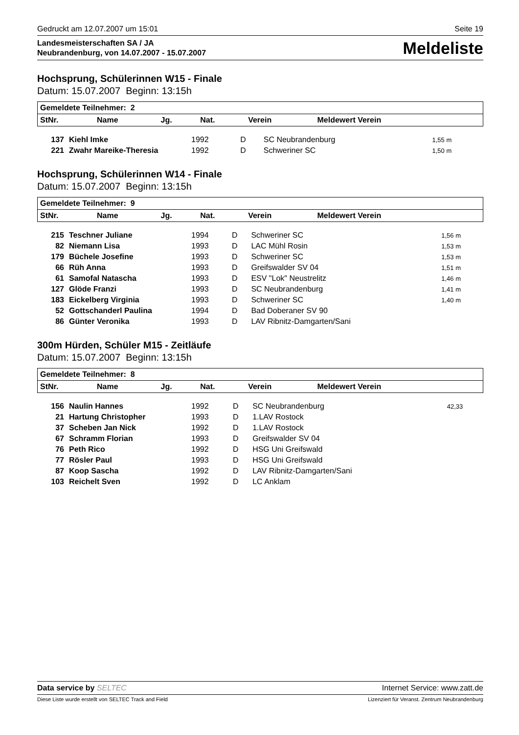Gedruckt am 12.07.2007 um 15:01 Seite 19
Landesmeisterschaften SA / JA
Neubrandenburg, von 14.07.2007 - 15.07.2007
Meldeliste
Hochsprung, Schülerinnen W15 - Finale
Datum: 15.07.2007 Beginn: 13:15h
| Gemeldete Teilnehmer: 2 | | | | | |
| --- | --- | --- | --- | --- | --- |
| StNr. | Name | Jg. | Nat. | Verein | Meldewert Verein |
| 137 | Kiehl Imke | 1992 | D | SC Neubrandenburg | 1,55 m |
| 221 | Zwahr Mareike-Theresia | 1992 | D | Schweriner SC | 1,50 m |
Hochsprung, Schülerinnen W14 - Finale
Datum: 15.07.2007 Beginn: 13:15h
| Gemeldete Teilnehmer: 9 | | | | | |
| --- | --- | --- | --- | --- | --- |
| StNr. | Name | Jg. | Nat. | Verein | Meldewert Verein |
| 215 | Teschner Juliane | 1994 | D | Schweriner SC | 1,56 m |
| 82 | Niemann Lisa | 1993 | D | LAC Mühl Rosin | 1,53 m |
| 179 | Büchele Josefine | 1993 | D | Schweriner SC | 1,53 m |
| 66 | Rüh Anna | 1993 | D | Greifswalder SV 04 | 1,51 m |
| 61 | Samofal Natascha | 1993 | D | ESV "Lok" Neustrelitz | 1,46 m |
| 127 | Glöde Franzi | 1993 | D | SC Neubrandenburg | 1,41 m |
| 183 | Eickelberg Virginia | 1993 | D | Schweriner SC | 1,40 m |
| 52 | Gottschanderl Paulina | 1994 | D | Bad Doberaner SV 90 | |
| 86 | Günter Veronika | 1993 | D | LAV Ribnitz-Damgarten/Sani | |
300m Hürden, Schüler M15 - Zeitläufe
Datum: 15.07.2007 Beginn: 13:15h
| Gemeldete Teilnehmer: 8 | | | | | |
| --- | --- | --- | --- | --- | --- |
| StNr. | Name | Jg. | Nat. | Verein | Meldewert Verein |
| 156 | Naulin Hannes | 1992 | D | SC Neubrandenburg | 42,33 |
| 21 | Hartung Christopher | 1993 | D | 1.LAV Rostock | |
| 37 | Scheben Jan Nick | 1992 | D | 1.LAV Rostock | |
| 67 | Schramm Florian | 1993 | D | Greifswalder SV 04 | |
| 76 | Peth Rico | 1992 | D | HSG Uni Greifswald | |
| 77 | Rösler Paul | 1993 | D | HSG Uni Greifswald | |
| 87 | Koop Sascha | 1992 | D | LAV Ribnitz-Damgarten/Sani | |
| 103 | Reichelt Sven | 1992 | D | LC Anklam | |
Data service by SELTEC Internet Service: www.zatt.de
Diese Liste wurde erstellt von SELTEC Track and Field Lizenziert für Veranst. Zentrum Neubrandenburg